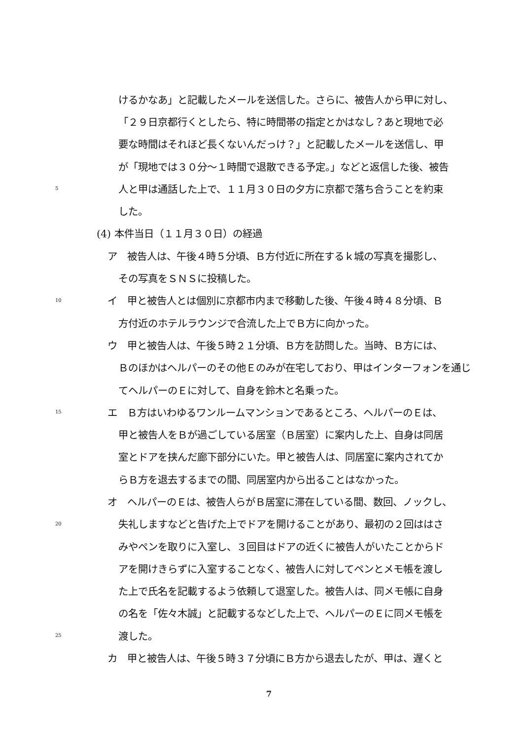けるかなあ」と記載したメールを送信した。さらに、被告人から甲に対し、
「２９日京都行くとしたら、特に時間帯の指定とかはなし？あと現地で必
要な時間はそれほど長くないんだっけ？」と記載したメールを送信し、甲
が「現地では３０分～１時間で退散できる予定。」などと返信した後、被告
5 人と甲は通話した上で、１１月３０日の夕方に京都で落ち合うことを約束
した。
(4) 本件当日（１１月３０日）の経過
ア　被告人は、午後４時５分頃、Ｂ方付近に所在するｋ城の写真を撮影し、
その写真をＳＮＳに投稿した。
10 イ　甲と被告人とは個別に京都市内まで移動した後、午後４時４８分頃、Ｂ
方付近のホテルラウンジで合流した上でＢ方に向かった。
ウ　甲と被告人は、午後５時２１分頃、Ｂ方を訪問した。当時、Ｂ方には、
Ｂのほかはヘルパーのその他Ｅのみが在宅しており、甲はインターフォンを通じ
てヘルパーのＥに対して、自身を鈴木と名乗った。
15 エ　Ｂ方はいわゆるワンルームマンションであるところ、ヘルパーのＥは、
甲と被告人をＢが過ごしている居室（Ｂ居室）に案内した上、自身は同居
室とドアを挟んだ廊下部分にいた。甲と被告人は、同居室に案内されてか
らＢ方を退去するまでの間、同居室内から出ることはなかった。
オ　ヘルパーのＥは、被告人らがＢ居室に滞在している間、数回、ノックし、
20 失礼しますなどと告げた上でドアを開けることがあり、最初の２回ははさ
みやペンを取りに入室し、３回目はドアの近くに被告人がいたことからド
アを開けきらずに入室することなく、被告人に対してペンとメモ帳を渡し
た上で氏名を記載するよう依頼して退室した。被告人は、同メモ帳に自身
の名を「佐々木誠」と記載するなどした上で、ヘルパーのＥに同メモ帳を
25 渡した。
カ　甲と被告人は、午後５時３７分頃にＢ方から退去したが、甲は、遅くと
7